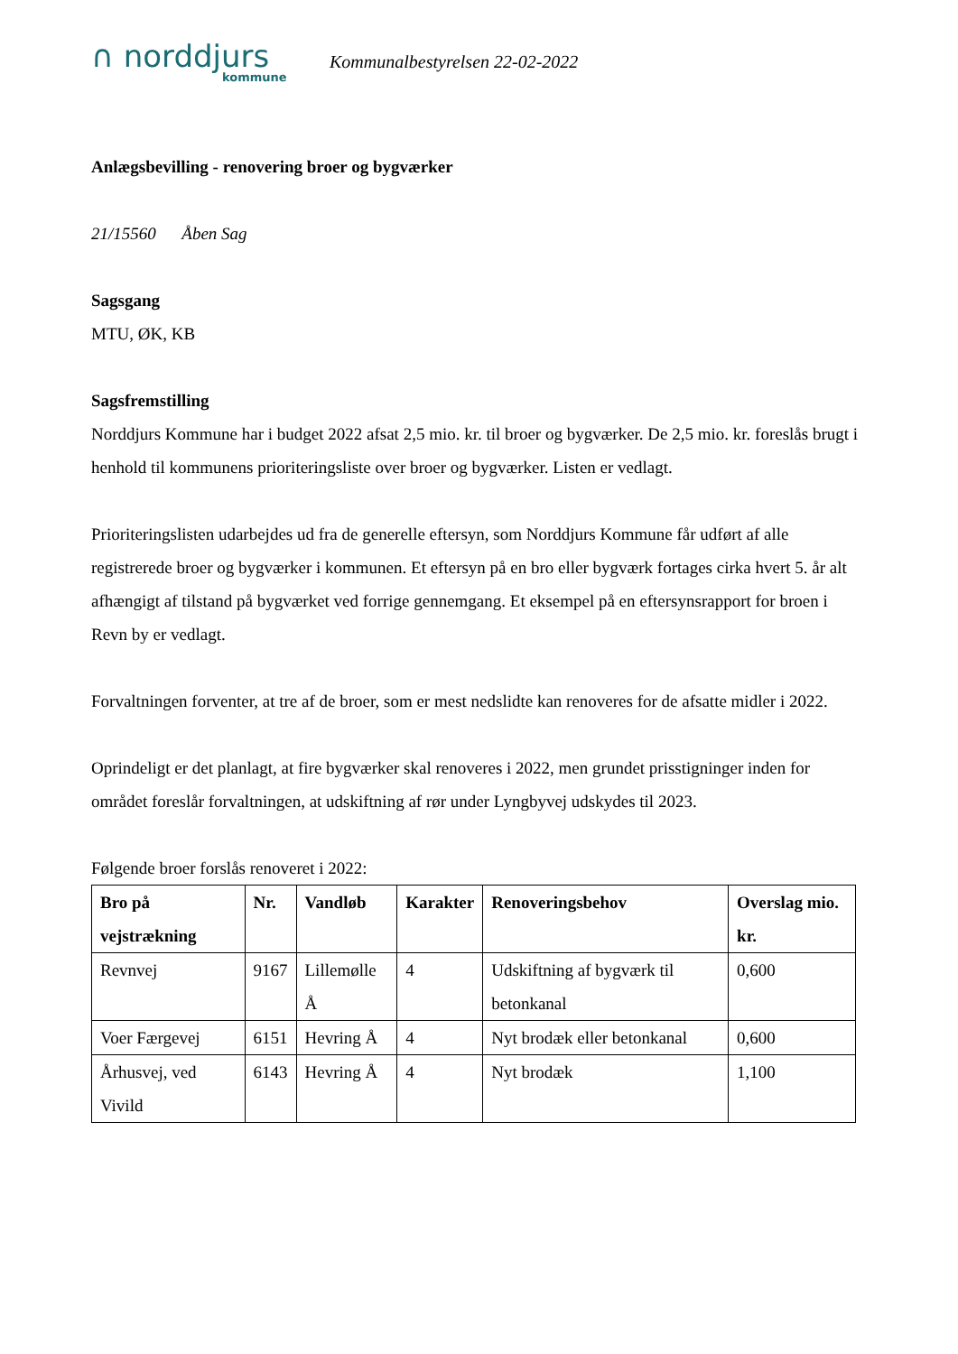∩ norddjurs
kommune
Kommunalbestyrelsen 22-02-2022
Anlægsbevilling - renovering broer og bygværker
21/15560 Åben Sag
Sagsgang
MTU, ØK, KB
Sagsfremstilling
Norddjurs Kommune har i budget 2022 afsat 2,5 mio. kr. til broer og bygværker. De 2,5 mio. kr. foreslås brugt i henhold til kommunens prioriteringsliste over broer og bygværker. Listen er vedlagt.
Prioriteringslisten udarbejdes ud fra de generelle eftersyn, som Norddjurs Kommune får udført af alle registrerede broer og bygværker i kommunen. Et eftersyn på en bro eller bygværk fortages cirka hvert 5. år alt afhængigt af tilstand på bygværket ved forrige gennemgang. Et eksempel på en eftersynsrapport for broen i Revn by er vedlagt.
Forvaltningen forventer, at tre af de broer, som er mest nedslidte kan renoveres for de afsatte midler i 2022.
Oprindeligt er det planlagt, at fire bygværker skal renoveres i 2022, men grundet prisstigninger inden for området foreslår forvaltningen, at udskiftning af rør under Lyngbyvej udskydes til 2023.
Følgende broer forslås renoveret i 2022:
| Bro på vejstrækning | Nr. | Vandløb | Karakter | Renoveringsbehov | Overslag mio. kr. |
| --- | --- | --- | --- | --- | --- |
| Revnvej | 9167 | Lillemølle Å | 4 | Udskiftning af bygværk til betonkanal | 0,600 |
| Voer Færgevej | 6151 | Hevring Å | 4 | Nyt brodæk eller betonkanal | 0,600 |
| Århusvej, ved Vivild | 6143 | Hevring Å | 4 | Nyt brodæk | 1,100 |